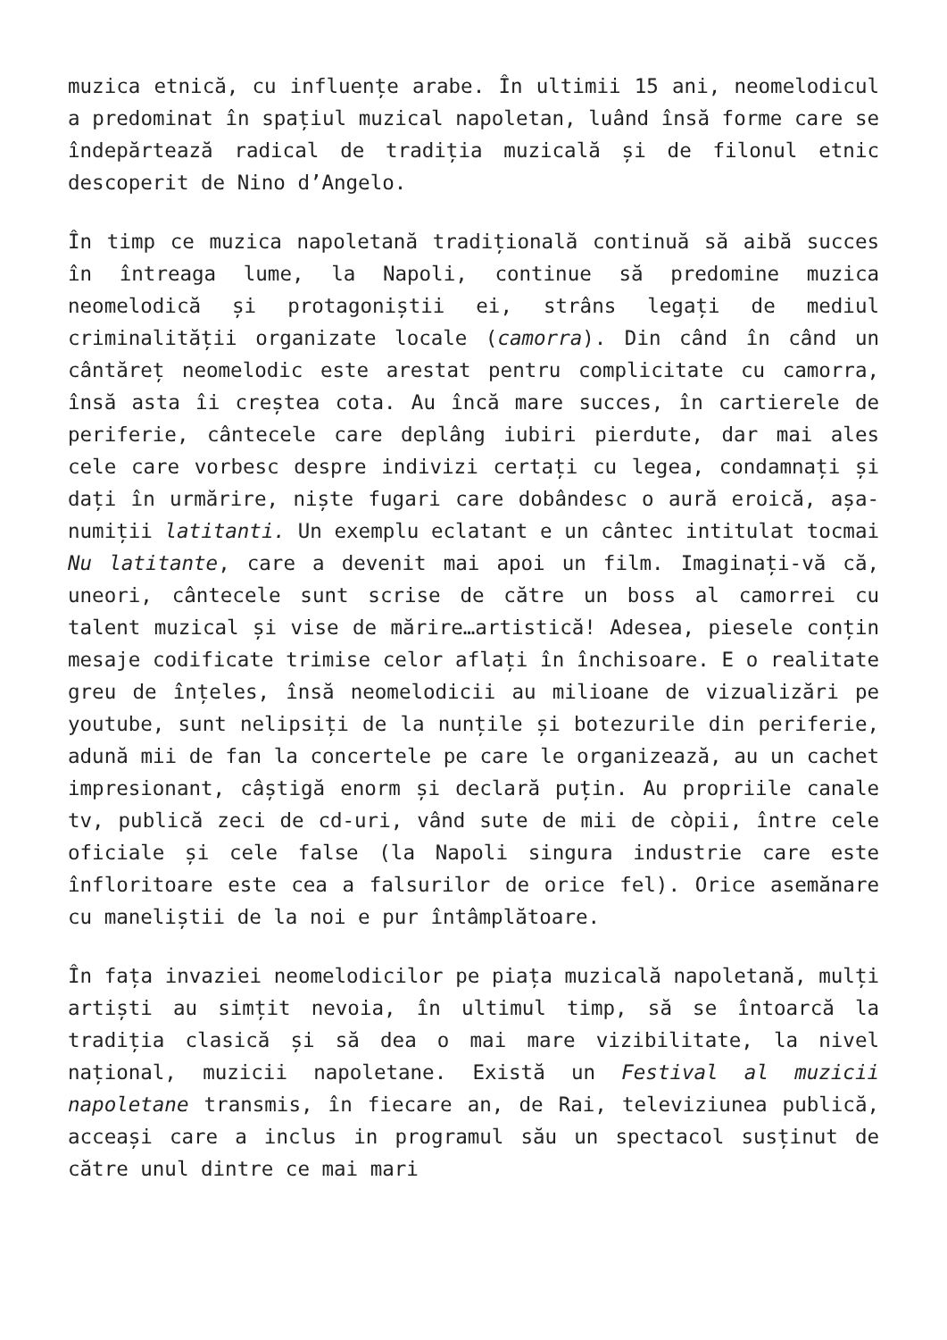muzica etnică, cu influențe arabe. În ultimii 15 ani, neomelodicul a predominat în spațiul muzical napoletan, luând însă forme care se îndepărtează radical de tradiția muzicală și de filonul etnic descoperit de Nino d’Angelo.
În timp ce muzica napoletană tradițională continuă să aibă succes în întreaga lume, la Napoli, continue să predomine muzica neomelodică și protagoniștii ei, strâns legați de mediul criminalității organizate locale (camorra). Din când în când un cântăreț neomelodic este arestat pentru complicitate cu camorra, însă asta îi creștea cota. Au încă mare succes, în cartierele de periferie, cântecele care deplâng iubiri pierdute, dar mai ales cele care vorbesc despre indivizi certați cu legea, condamnați și dați în urmărire, niște fugari care dobândesc o aură eroică, așa-numiții latitanti. Un exemplu eclatant e un cântec intitulat tocmai Nu latitante, care a devenit mai apoi un film. Imaginați-vă că, uneori, cântecele sunt scrise de către un boss al camorrei cu talent muzical și vise de mărire…artistică! Adesea, piesele conțin mesaje codificate trimise celor aflați în închisoare. E o realitate greu de înțeles, însă neomelodicii au milioane de vizualizări pe youtube, sunt nelipsiți de la nunțile și botezurile din periferie, adună mii de fan la concertele pe care le organizează, au un cachet impresionant, câștigă enorm și declară puțin. Au propriile canale tv, publică zeci de cd-uri, vând sute de mii de còpii, între cele oficiale și cele false (la Napoli singura industrie care este înfloritoare este cea a falsurilor de orice fel). Orice asemănare cu maneliștii de la noi e pur întâmplătoare.
În fața invaziei neomelodicilor pe piața muzicală napoletană, mulți artiști au simțit nevoia, în ultimul timp, să se întoarcă la tradiția clasică și să dea o mai mare vizibilitate, la nivel național, muzicii napoletane. Există un Festival al muzicii napoletane transmis, în fiecare an, de Rai, televiziunea publică, acceași care a inclus in programul său un spectacol susținut de către unul dintre ce mai mari